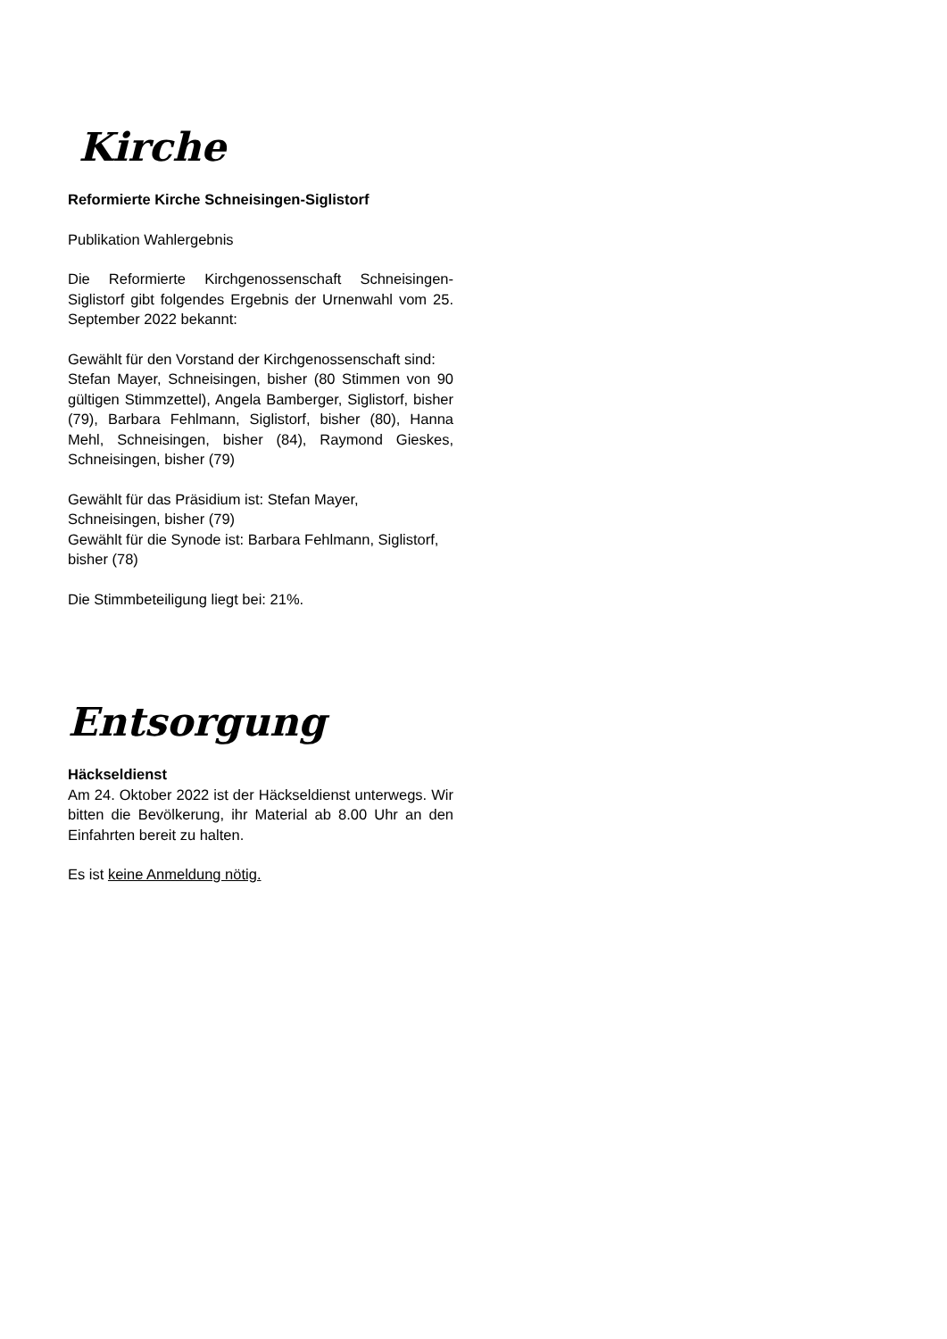Kirche
Reformierte Kirche Schneisingen-Siglistorf
Publikation Wahlergebnis
Die Reformierte Kirchgenossenschaft Schneisingen-Siglistorf gibt folgendes Ergebnis der Urnenwahl vom 25. September 2022 bekannt:
Gewählt für den Vorstand der Kirchgenossenschaft sind:
Stefan Mayer, Schneisingen, bisher (80 Stimmen von 90 gültigen Stimmzettel), Angela Bamberger, Siglistorf, bisher (79), Barbara Fehlmann, Siglistorf, bisher (80), Hanna Mehl, Schneisingen, bisher (84), Raymond Gieskes, Schneisingen, bisher (79)
Gewählt für das Präsidium ist: Stefan Mayer, Schneisingen, bisher (79)
Gewählt für die Synode ist: Barbara Fehlmann, Siglistorf, bisher (78)
Die Stimmbeteiligung liegt bei: 21%.
Entsorgung
Häckseldienst
Am 24. Oktober 2022 ist der Häckseldienst unterwegs. Wir bitten die Bevölkerung, ihr Material ab 8.00 Uhr an den Einfahrten bereit zu halten.
Es ist keine Anmeldung nötig.